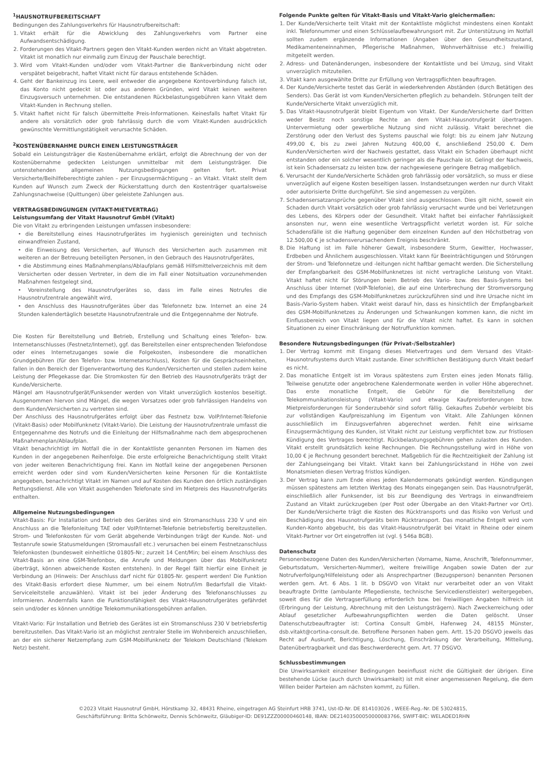<sup>1</sup>HAUSNOTRUFBEREITSCHAFT
Bedingungen des Zahlungsverkehrs für Hausnotrufbereitschaft:
1. Vitakt erhält für die Abwicklung des Zahlungsverkehrs vom Partner eine Aufwandsentschädigung.
2. Forderungen des Vitakt-Partners gegen den Vitakt-Kunden werden nicht an Vitakt abgetreten. Vitakt ist monatlich nur einmalig zum Einzug der Pauschale berechtigt.
3. Wird vom Vitakt-Kunden und/oder vom Vitakt-Partner die Bankverbindung nicht oder verspätet beigebracht, haftet Vitakt nicht für daraus entstehende Schäden.
4. Geht der Bankeinzug ins Leere, weil entweder die angegebene Kontoverbindung falsch ist, das Konto nicht gedeckt ist oder aus anderen Gründen, wird Vitakt keinen weiteren Einzugsversuch unternehmen. Die entstandenen Rückbelastungsgebühren kann Vitakt dem Vitakt-Kunden in Rechnung stellen.
5. Vitakt haftet nicht für falsch übermittelte Preis-Informationen. Keinesfalls haftet Vitakt für andere als vorsätzlich oder grob fahrlässig durch die vom Vitakt-Kunden ausdrücklich gewünschte Vermittlungstätigkeit verursachte Schäden.
<sup>2</sup> KOSTENÜBERNAHME DURCH EINEN LEISTUNGSTRÄGER
Sobald ein Leistungsträger die Kostenübernahme erklärt, erfolgt die Abrechnung der von der Kostenübernahme gedeckten Leistungen unmittelbar mit dem Leistungsträger. Die untenstehenden allgemeinen Nutzungsbedingungen gelten fort. Privat Versicherte/Beihilfeberechtigte zahlen – per Einzugsermächtigung – an Vitakt. Vitakt stellt dem Kunden auf Wunsch zum Zweck der Rückerstattung durch den Kostenträger quartalsweise Zahlungsnachweise (Quittungen) über geleistete Zahlungen aus.
VERTRAGSBEDINGUNGEN (VITAKT-MIETVERTRAG)
Leistungsumfang der Vitakt Hausnotruf GmbH (Vitakt)
Die von Vitakt zu erbringenden Leistungen umfassen insbesondere:
• die Bereitstellung eines Hausnotrufgerätes im hygienisch gereinigten und technisch einwandfreien Zustand,
• die Einweisung des Versicherten, auf Wunsch des Versicherten auch zusammen mit weiteren an der Betreuung beteiligten Personen, in den Gebrauch des Hausnotrufgerätes,
• die Abstimmung eines Maßnahmenplans/Ablaufplans gemäß Hilfsmittelverzeichnis mit dem Versicherten oder dessen Vertreter, in dem die im Fall einer Notsituation vorzunehmenden Maßnahmen festgelegt sind,
• Voreinstellung des Hausnotrufgerätes so, dass im Falle eines Notrufes die Hausnotrufzentrale angewählt wird,
• den Anschluss des Hausnotrufgerätes über das Telefonnetz bzw. Internet an eine 24 Stunden kalendertäglich besetzte Hausnotrufzentrale und die Entgegennahme der Notrufe.
Die Kosten für Bereitstellung und Betrieb, Erstellung und Schaltung eines Telefon- bzw. Internetanschlusses (Festnetz/Internet), ggf. das Bereitstellen einer entsprechenden Telefondose oder eines Internetzuganges sowie die Folgekosten, insbesondere die monatlichen Grundgebühren (für den Telefon- bzw. Internetanschluss), Kosten für die Gesprächseinheiten, fallen in den Bereich der Eigenverantwortung des Kunden/Versicherten und stellen zudem keine Leistung der Pflegekasse dar. Die Stromkosten für den Betrieb des Hausnotrufgeräts trägt der Kunde/Versicherte.
Mängel am Hausnotrufgerät/Funksender werden von Vitakt unverzüglich kostenlos beseitigt. Ausgenommen hiervon sind Mängel, die wegen Vorsatzes oder grob fahrlässigen Handelns von dem Kunden/Versicherten zu vertreten sind.
Der Anschluss des Hausnotrufgerätes erfolgt über das Festnetz bzw. VoIP/Internet-Telefonie (Vitakt-Basis) oder Mobilfunknetz (Vitakt-Vario). Die Leistung der Hausnotrufzentrale umfasst die Entgegennahme des Notrufs und die Einleitung der Hilfsmaßnahme nach dem abgesprochenen Maßnahmenplan/Ablaufplan.
Vitakt benachrichtigt im Notfall die in der Kontaktliste genannten Personen im Namen des Kunden in der angegebenen Reihenfolge. Die erste erfolgreiche Benachrichtigung stellt Vitakt von jeder weiteren Benachrichtigung frei. Kann im Notfall keine der angegebenen Personen erreicht werden oder sind vom Kunden/Versicherten keine Personen für die Kontaktliste angegeben, benachrichtigt Vitakt im Namen und auf Kosten des Kunden den örtlich zuständigen Rettungsdienst. Alle von Vitakt ausgehenden Telefonate sind im Mietpreis des Hausnotrufgeräts enthalten.
Allgemeine Nutzungsbedingungen
Vitakt-Basis: Für Installation und Betrieb des Gerätes sind ein Stromanschluss 230 V und ein Anschluss an die Telefonleitung TAE oder VoIP/Internet-Telefonie betriebsfertig bereitzustellen. Strom- und Telefonkosten für vom Gerät abgehende Verbindungen trägt der Kunde. Not- und Testanrufe sowie Statusmeldungen (Stromausfall etc.) verursachen bei einem Festnetzanschluss Telefonkosten (bundesweit einheitliche 01805-Nr.; zurzeit 14 Cent/Min; bei einem Anschluss des Vitakt-Basis an eine GSM-Telefonbox, die Anrufe und Meldungen über das Mobilfunknetz überträgt, können abweichende Kosten entstehen). In der Regel fällt hierfür eine Einheit je Verbindung an (Hinweis: Der Anschluss darf nicht für 01805-Nr. gesperrt werden! Die Funktion des Vitakt-Basis erfordert diese Nummer, um bei einem Notruf/im Bedarfsfall die Vitakt-Serviceleitstelle anzuwählen). Vitakt ist bei jeder Änderung des Telefonanschlusses zu informieren. Andernfalls kann die Funktionsfähigkeit des Vitakt-Hausnotrufgerätes gefährdet sein und/oder es können unnötige Telekommunikationsgebühren anfallen.
Vitakt-Vario: Für Installation und Betrieb des Gerätes ist ein Stromanschluss 230 V betriebsfertig bereitzustellen. Das Vitakt-Vario ist an möglichst zentraler Stelle im Wohnbereich anzuschließen, an der ein sicherer Netzempfang zum GSM-Mobilfunknetz der Telekom Deutschland (Telekom Netz) besteht.
Folgende Punkte gelten für Vitakt-Basis und Vitakt-Vario gleichermaßen:
1. Der Kunde/Versicherte teilt Vitakt mit der Kontaktliste möglichst mindestens einen Kontakt inkl. Telefonnummer und einen Schlüsselaufbewahrungsort mit. Zur Unterstützung im Notfall sollten zudem ergänzende Informationen (Angaben über den Gesundheitszustand, Medikamenteneinnahmen, Pflegerische Maßnahmen, Wohnverhältnisse etc.) freiwillig mitgeteilt werden.
2. Adress- und Datenänderungen, insbesondere der Kontaktliste und bei Umzug, sind Vitakt unverzüglich mitzuteilen.
3. Vitakt kann ausgewählte Dritte zur Erfüllung von Vertragspflichten beauftragen.
4. Der Kunde/Versicherte testet das Gerät in wiederkehrenden Abständen (durch Betätigen des Senders). Das Gerät ist vom Kunden/Versicherten pfleglich zu behandeln. Störungen teilt der Kunde/Versicherte Vitakt unverzüglich mit.
5. Das Vitakt-Hausnotrufgerät bleibt Eigentum von Vitakt. Der Kunde/Versicherte darf Dritten weder Besitz noch sonstige Rechte an dem Vitakt-Hausnotrufgerät übertragen. Untervermietung oder gewerbliche Nutzung sind nicht zulässig. Vitakt berechnet die Zerstörung oder den Verlust des Systems pauschal wie folgt: bis zu einem Jahr Nutzung 499,00 €, bis zu zwei Jahren Nutzung 400,00 €, anschließend 250,00 €. Dem Kunden/Versicherten wird der Nachweis gestattet, dass Vitakt ein Schaden überhaupt nicht entstanden oder ein solcher wesentlich geringer als die Pauschale ist. Gelingt der Nachweis, ist kein Schadensersatz zu leisten bzw. der nachgewiesene geringere Betrag maßgeblich.
6. Verursacht der Kunde/Versicherte Schäden grob fahrlässig oder vorsätzlich, so muss er diese unverzüglich auf eigene Kosten beseitigen lassen. Instandsetzungen werden nur durch Vitakt oder autorisierte Dritte durchgeführt. Sie sind angemessen zu vergüten.
7. Schadensersatzansprüche gegenüber Vitakt sind ausgeschlossen. Dies gilt nicht, soweit ein Schaden durch Vitakt vorsätzlich oder grob fahrlässig verursacht wurde und bei Verletzungen des Lebens, des Körpers oder der Gesundheit. Vitakt haftet bei einfacher Fahrlässigkeit ansonsten nur, wenn eine wesentliche Vertragspflicht verletzt worden ist. Für solche Schadensfälle ist die Haftung gegenüber dem einzelnen Kunden auf den Höchstbetrag von 12.500,00 € je schadensverursachendem Ereignis beschränkt.
8. Die Haftung ist im Falle höherer Gewalt, insbesondere Sturm, Gewitter, Hochwasser, Erdbeben und Ähnlichem ausgeschlossen. Vitakt kann für Beeinträchtigungen und Störungen der Strom- und Telefonnetze und -leitungen nicht haftbar gemacht werden. Die Sicherstellung der Empfangbarkeit des GSM-Mobilfunknetzes ist nicht vertragliche Leistung von Vitakt. Vitakt haftet nicht für Störungen beim Betrieb des Vario- bzw. des Basis-Systems bei Anschluss über Internet (VoIP-Telefonie), die auf eine Unterbrechung der Stromversorgung und des Empfangs des GSM-Mobilfunknetzes zurückzuführen sind und ihre Ursache nicht im Basis-/Vario-System haben. Vitakt weist darauf hin, dass es hinsichtlich der Empfangbarkeit des GSM-Mobilfunknetzes zu Änderungen und Schwankungen kommen kann, die nicht im Einflussbereich von Vitakt liegen und für die Vitakt nicht haftet. Es kann in solchen Situationen zu einer Einschränkung der Notruffunktion kommen.
Besondere Nutzungsbedingungen (für Privat-/Selbstzahler)
1. Der Vertrag kommt mit Eingang dieses Mietvertrages und dem Versand des Vitakt-Hausnotrufsystems durch Vitakt zustande. Einer schriftlichen Bestätigung durch Vitakt bedarf es nicht.
2. Das monatliche Entgelt ist im Voraus spätestens zum Ersten eines jeden Monats fällig. Teilweise genutzte oder angebrochene Kalendermonate werden in voller Höhe abgerechnet. Das erste monatliche Entgelt, die Gebühr für die Bereitstellung der Telekommunikationsleistung (Vitakt-Vario) und etwaige Kaufpreisforderungen bzw. Mietpreisforderungen für Sonderzubehör sind sofort fällig. Gekauftes Zubehör verbleibt bis zur vollständigen Kaufpreiszahlung im Eigentum von Vitakt. Alle Zahlungen können ausschließlich im Einzugsverfahren abgerechnet werden. Fehlt eine wirksame Einzugsermächtigung des Kunden, ist Vitakt nicht zur Leistung verpflichtet bzw. zur fristlosen Kündigung des Vertrages berechtigt. Rückbelastungsgebühren gehen zulasten des Kunden. Vitakt erstellt grundsätzlich keine Rechnungen. Die Rechnungsstellung wird in Höhe von 10,00 € je Rechnung gesondert berechnet. Maßgeblich für die Rechtzeitigkeit der Zahlung ist der Zahlungseingang bei Vitakt. Vitakt kann bei Zahlungsrückstand in Höhe von zwei Monatsmieten diesen Vertrag fristlos kündigen.
3. Der Vertrag kann zum Ende eines jeden Kalendermonats gekündigt werden. Kündigungen müssen spätestens am letzten Werktag des Monats eingegangen sein. Das Hausnotrufgerät, einschließlich aller Funksender, ist bis zur Beendigung des Vertrags in einwandfreiem Zustand an Vitakt zurückzugeben (per Post oder Übergabe an den Vitakt-Partner vor Ort). Der Kunde/Versicherte trägt die Kosten des Rücktransports und das Risiko von Verlust und Beschädigung des Hausnotrufgeräts beim Rücktransport. Das monatliche Entgelt wird vom Kunden-Konto abgebucht, bis das Vitakt-Hausnotrufgerät bei Vitakt in Rheine oder einem Vitakt-Partner vor Ort eingetroffen ist (vgl. § 546a BGB).
Datenschutz
Personenbezogene Daten des Kunden/Versicherten (Vorname, Name, Anschrift, Telefonnummer, Geburtsdatum, Versicherten-Nummer), weitere freiwillige Angaben sowie Daten der zur Notrufverfolgung/Hilfeleistung oder als Ansprechpartner (Bezugsperson) benannten Personen werden gem. Art. 6 Abs. 1 lit. b DSGVO von Vitakt nur verarbeitet oder an von Vitakt beauftragte Dritte (ambulante Pflegedienste, technische Servicedienstleister) weitergegeben, soweit dies für die Vertragserfüllung erforderlich bzw. bei freiwilligen Angaben hilfreich ist (Erbringung der Leistung, Abrechnung mit den Leistungsträgern). Nach Zweckerreichung oder Ablauf gesetzlicher Aufbewahrungspflichten werden die Daten gelöscht. Unser Datenschutzbeauftragter ist: Cortina Consult GmbH, Hafenweg 24, 48155 Münster, dsb.vitakt@cortina-consult.de. Betroffene Personen haben gem. Artt. 15-20 DSGVO jeweils das Recht auf Auskunft, Berichtigung, Löschung, Einschränkung der Verarbeitung, Mitteilung, Datenübertragbarkeit und das Beschwerderecht gem. Art. 77 DSGVO.
Schlussbestimmungen
Die Unwirksamkeit einzelner Bedingungen beeinflusst nicht die Gültigkeit der übrigen. Eine bestehende Lücke (auch durch Unwirksamkeit) ist mit einer angemessenen Regelung, die dem Willen beider Parteien am nächsten kommt, zu füllen.
©2023 Vitakt Hausnotruf GmbH, Hörstkamp 32, 48431 Rheine, eingetragen AG Steinfurt HRB 3741, Ust-ID-Nr. DE 814103026 , WEEE-Reg.-Nr. DE 53024815,
Geschäftsführung: Britta Schönweitz, Dennis Schönweitz, Gläubiger-ID: DE91ZZZ00000460148, IBAN: DE21403500050000083766, SWIFT-BIC: WELADED1RHN